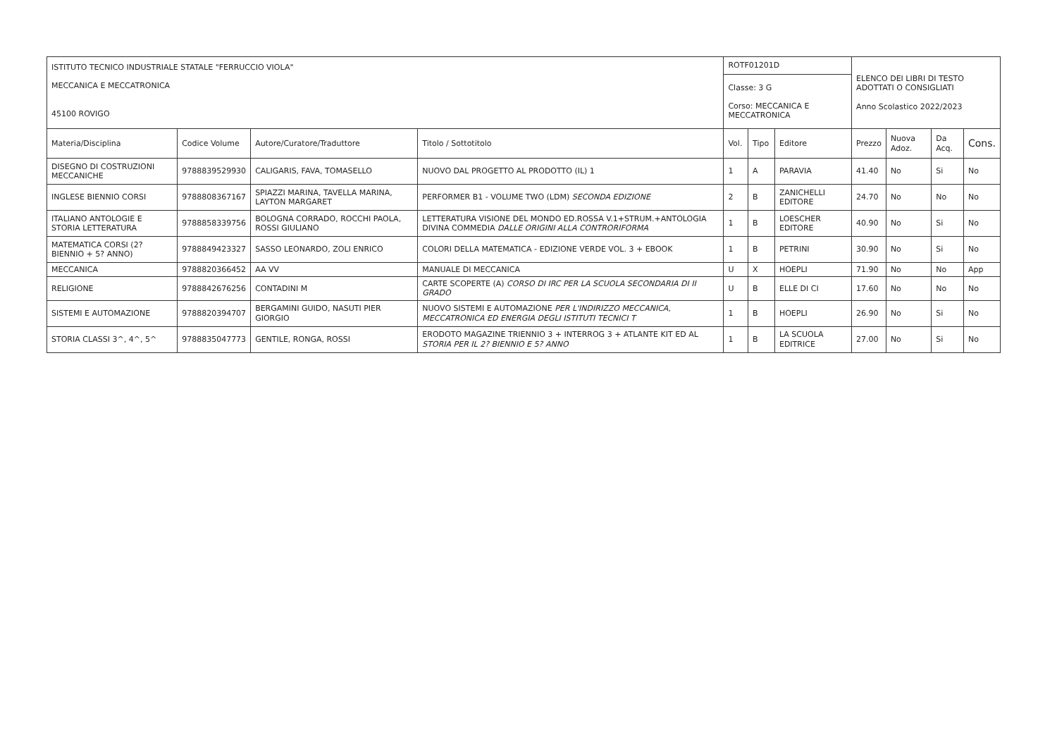| ISTITUTO TECNICO INDUSTRIALE STATALE "FERRUCCIO VIOLA" MECCANICA E MECCATRONICA 45100 ROVIGO | | | | ROTF01201D | | | ELENCO DEI LIBRI DI TESTO ADOTTATI O CONSIGLIATI Anno Scolastico 2022/2023 | | | |
| | | | | Classe: 3 G Corso: MECCANICA E MECCATRONICA | | | | | | |
| Materia/Disciplina | Codice Volume | Autore/Curatore/Traduttore | Titolo / Sottotitolo | Vol. | Tipo | Editore | Prezzo | Nuova Adoz. | Da Acq. | Cons. |
| DISEGNO DI COSTRUZIONI MECCANICHE | 9788839529930 | CALIGARIS, FAVA, TOMASELLO | NUOVO DAL PROGETTO AL PRODOTTO (IL) 1 | 1 | A | PARAVIA | 41.40 | No | Si | No |
| INGLESE BIENNIO CORSI | 9788808367167 | SPIAZZI MARINA, TAVELLA MARINA, LAYTON MARGARET | PERFORMER B1 - VOLUME TWO (LDM) SECONDA EDIZIONE | 2 | B | ZANICHELLI EDITORE | 24.70 | No | No | No |
| ITALIANO ANTOLOGIE E STORIA LETTERATURA | 9788858339756 | BOLOGNA CORRADO, ROCCHI PAOLA, ROSSI GIULIANO | LETTERATURA VISIONE DEL MONDO ED.ROSSA V.1+STRUM.+ANTOLOGIA DIVINA COMMEDIA DALLE ORIGINI ALLA CONTRORIFORMA | 1 | B | LOESCHER EDITORE | 40.90 | No | Si | No |
| MATEMATICA CORSI (2? BIENNIO + 5? ANNO) | 9788849423327 | SASSO LEONARDO, ZOLI ENRICO | COLORI DELLA MATEMATICA - EDIZIONE VERDE VOL. 3 + EBOOK | 1 | B | PETRINI | 30.90 | No | Si | No |
| MECCANICA | 9788820366452 | AA VV | MANUALE DI MECCANICA | U | X | HOEPLI | 71.90 | No | No | App |
| RELIGIONE | 9788842676256 | CONTADINI M | CARTE SCOPERTE (A) CORSO DI IRC PER LA SCUOLA SECONDARIA DI II GRADO | U | B | ELLE DI CI | 17.60 | No | No | No |
| SISTEMI E AUTOMAZIONE | 9788820394707 | BERGAMINI GUIDO, NASUTI PIER GIORGIO | NUOVO SISTEMI E AUTOMAZIONE PER L'INDIRIZZO MECCANICA, MECCATRONICA ED ENERGIA DEGLI ISTITUTI TECNICI T | 1 | B | HOEPLI | 26.90 | No | Si | No |
| STORIA CLASSI 3^, 4^, 5^ | 9788835047773 | GENTILE, RONGA, ROSSI | ERODOTO MAGAZINE TRIENNIO 3 + INTERROG 3 + ATLANTE KIT ED AL STORIA PER IL 2? BIENNIO E 5? ANNO | 1 | B | LA SCUOLA EDITRICE | 27.00 | No | Si | No |